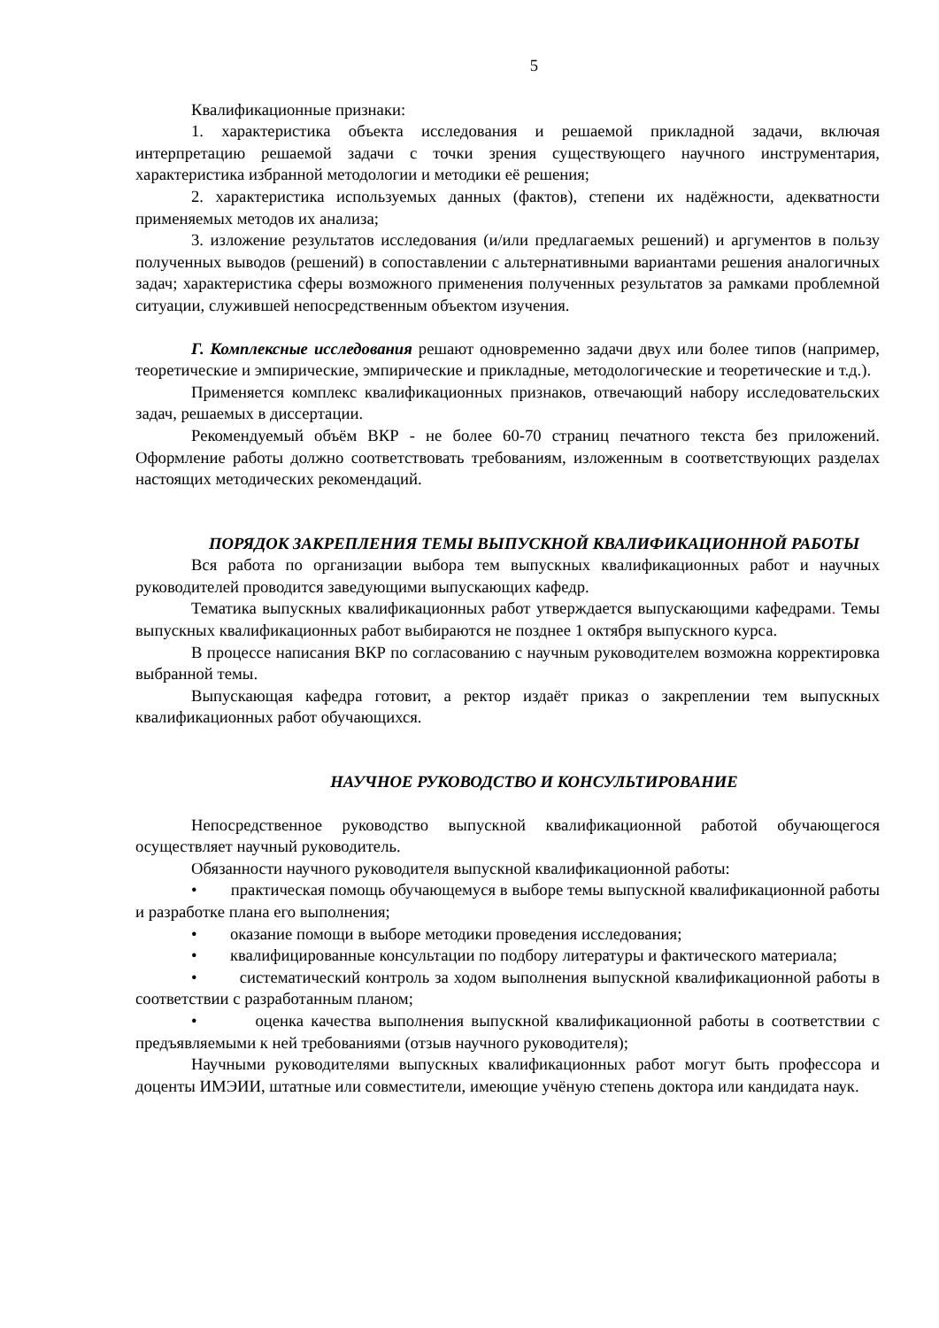5
Квалификационные признаки:
1. характеристика объекта исследования и решаемой прикладной задачи, включая интерпретацию решаемой задачи с точки зрения существующего научного инструментария, характеристика избранной методологии и методики её решения;
2. характеристика используемых данных (фактов), степени их надёжности, адекватности применяемых методов их анализа;
3. изложение результатов исследования (и/или предлагаемых решений) и аргументов в пользу полученных выводов (решений) в сопоставлении с альтернативными вариантами решения аналогичных задач; характеристика сферы возможного применения полученных результатов за рамками проблемной ситуации, служившей непосредственным объектом изучения.
Г. Комплексные исследования решают одновременно задачи двух или более типов (например, теоретические и эмпирические, эмпирические и прикладные, методологические и теоретические и т.д.).
Применяется комплекс квалификационных признаков, отвечающий набору исследовательских задач, решаемых в диссертации.
Рекомендуемый объём ВКР - не более 60-70 страниц печатного текста без приложений. Оформление работы должно соответствовать требованиям, изложенным в соответствующих разделах настоящих методических рекомендаций.
ПОРЯДОК ЗАКРЕПЛЕНИЯ ТЕМЫ ВЫПУСКНОЙ КВАЛИФИКАЦИОННОЙ РАБОТЫ
Вся работа по организации выбора тем выпускных квалификационных работ и научных руководителей проводится заведующими выпускающих кафедр.
Тематика выпускных квалификационных работ утверждается выпускающими кафедрами. Темы выпускных квалификационных работ выбираются не позднее 1 октября выпускного курса.
В процессе написания ВКР по согласованию с научным руководителем возможна корректировка выбранной темы.
Выпускающая кафедра готовит, а ректор издаёт приказ о закреплении тем выпускных квалификационных работ обучающихся.
НАУЧНОЕ РУКОВОДСТВО И КОНСУЛЬТИРОВАНИЕ
Непосредственное руководство выпускной квалификационной работой обучающегося осуществляет научный руководитель.
Обязанности научного руководителя выпускной квалификационной работы:
• практическая помощь обучающемуся в выборе темы выпускной квалификационной работы и разработке плана его выполнения;
• оказание помощи в выборе методики проведения исследования;
• квалифицированные консультации по подбору литературы и фактического материала;
• систематический контроль за ходом выполнения выпускной квалификационной работы в соответствии с разработанным планом;
• оценка качества выполнения выпускной квалификационной работы в соответствии с предъявляемыми к ней требованиями (отзыв научного руководителя);
Научными руководителями выпускных квалификационных работ могут быть профессора и доценты ИМЭИИ, штатные или совместители, имеющие учёную степень доктора или кандидата наук.